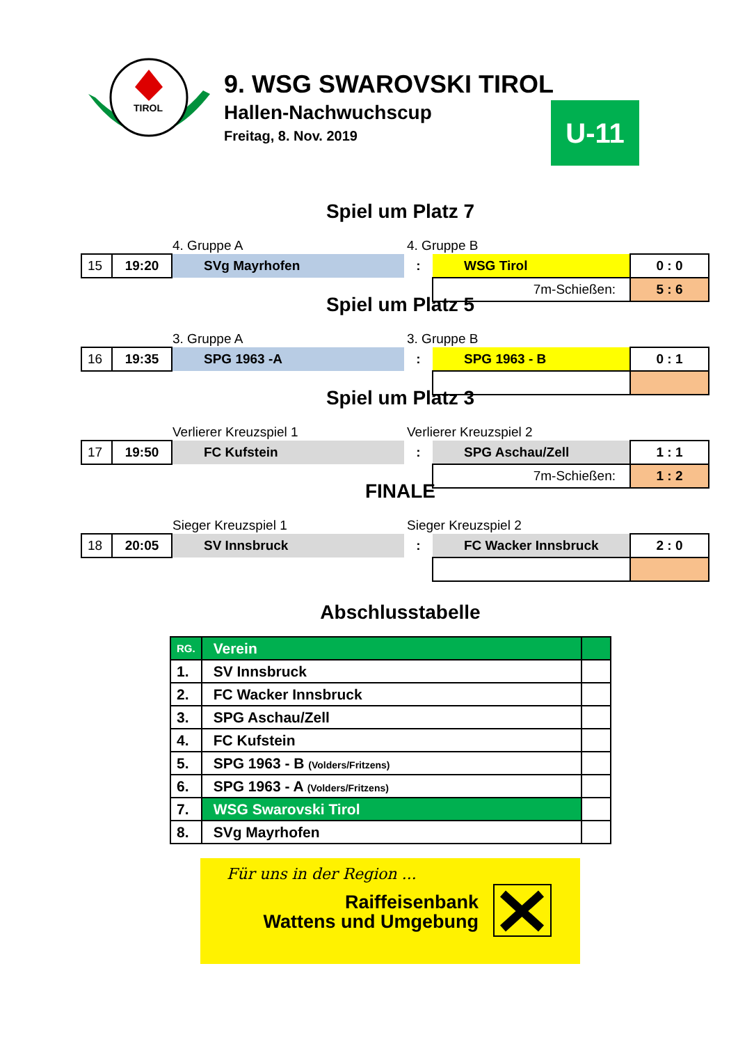TIROL
9. WSG SWAROVSKI TIROL
Hallen-Nachwuchscup
Freitag, 8. Nov. 2019
U-11
Spiel um Platz 7
4. Gruppe A 4. Gruppe B
| 15 | 19:20 | SVg Mayrhofen | : | WSG Tirol | 0 : 0 |
| | | | | 7m-Schießen: | 5 : 6 |
Spiel um Platz 5
3. Gruppe A 3. Gruppe B
| 16 | 19:35 | SPG 1963 -A | : | SPG 1963 - B | 0 : 1 |
Spiel um Platz 3
Verlierer Kreuzspiel 1 Verlierer Kreuzspiel 2
| 17 | 19:50 | FC Kufstein | : | SPG Aschau/Zell | 1 : 1 |
| | | | | 7m-Schießen: | 1 : 2 |
FINALE
Sieger Kreuzspiel 1 Sieger Kreuzspiel 2
| 18 | 20:05 | SV Innsbruck | : | FC Wacker Innsbruck | 2 : 0 |
Abschlusstabelle
| RG. | Verein | |
| --- | --- | --- |
| 1. | SV Innsbruck | |
| 2. | FC Wacker Innsbruck | |
| 3. | SPG Aschau/Zell | |
| 4. | FC Kufstein | |
| 5. | SPG 1963 - B (Volders/Fritzens) | |
| 6. | SPG 1963 - A (Volders/Fritzens) | |
| 7. | WSG Swarovski Tirol | |
| 8. | SVg Mayrhofen | |
Für uns in der Region ...
Raiffeisenbank
Wattens und Umgebung